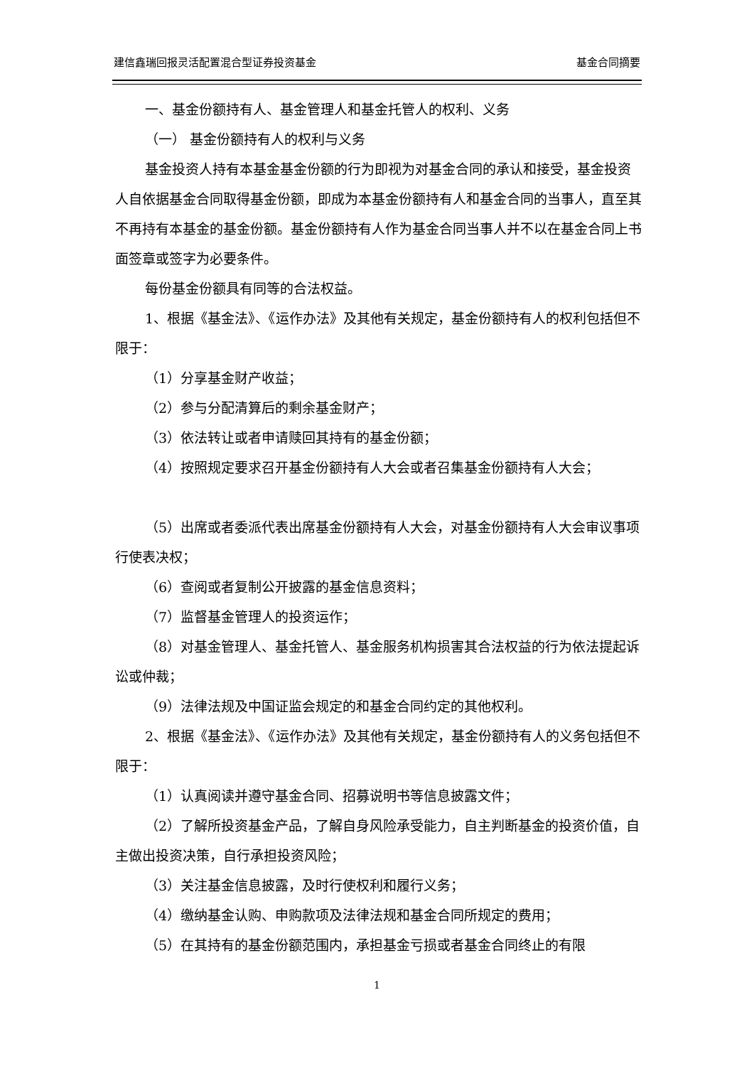建信鑫瑞回报灵活配置混合型证券投资基金 基金合同摘要
一、基金份额持有人、基金管理人和基金托管人的权利、义务
（一） 基金份额持有人的权利与义务
基金投资人持有本基金基金份额的行为即视为对基金合同的承认和接受，基金投资人自依据基金合同取得基金份额，即成为本基金份额持有人和基金合同的当事人，直至其不再持有本基金的基金份额。基金份额持有人作为基金合同当事人并不以在基金合同上书面签章或签字为必要条件。
每份基金份额具有同等的合法权益。
1、根据《基金法》、《运作办法》及其他有关规定，基金份额持有人的权利包括但不限于：
（1）分享基金财产收益；
（2）参与分配清算后的剩余基金财产；
（3）依法转让或者申请赎回其持有的基金份额；
（4）按照规定要求召开基金份额持有人大会或者召集基金份额持有人大会；
（5）出席或者委派代表出席基金份额持有人大会，对基金份额持有人大会审议事项行使表决权；
（6）查阅或者复制公开披露的基金信息资料；
（7）监督基金管理人的投资运作；
（8）对基金管理人、基金托管人、基金服务机构损害其合法权益的行为依法提起诉讼或仲裁；
（9）法律法规及中国证监会规定的和基金合同约定的其他权利。
2、根据《基金法》、《运作办法》及其他有关规定，基金份额持有人的义务包括但不限于：
（1）认真阅读并遵守基金合同、招募说明书等信息披露文件；
（2）了解所投资基金产品，了解自身风险承受能力，自主判断基金的投资价值，自主做出投资决策，自行承担投资风险；
（3）关注基金信息披露，及时行使权利和履行义务；
（4）缴纳基金认购、申购款项及法律法规和基金合同所规定的费用；
（5）在其持有的基金份额范围内，承担基金亏损或者基金合同终止的有限
1